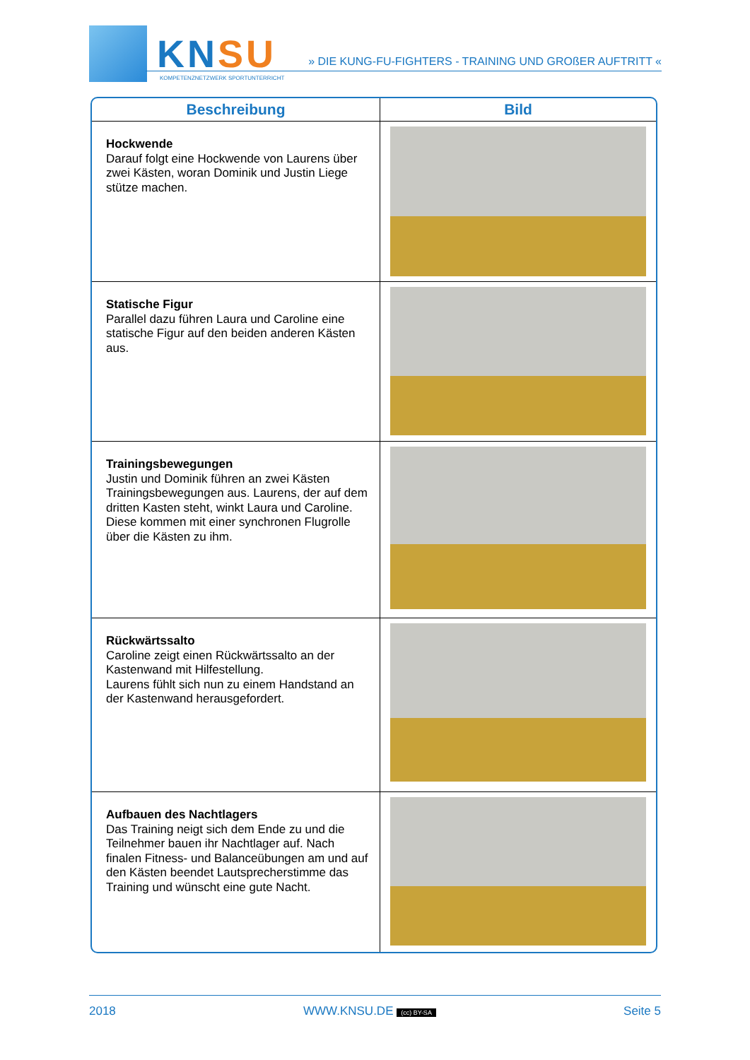KNSU
KOMPETENZNETZWERK SPORTUNTERRICHT
» DIE KUNG-FU-FIGHTERS - TRAINING UND GROßER AUFTRITT «
| Beschreibung | Bild |
| --- | --- |
| Hockwende Darauf folgt eine Hockwende von Laurens über zwei Kästen, woran Dominik und Justin Liege stütze machen. | |
| Statische Figur Parallel dazu führen Laura und Caroline eine statische Figur auf den beiden anderen Kästen aus. | |
| Trainingsbewegungen Justin und Dominik führen an zwei Kästen Trainingsbewegungen aus. Laurens, der auf dem dritten Kasten steht, winkt Laura und Caroline. Diese kommen mit einer synchronen Flugrolle über die Kästen zu ihm. | |
| Rückwärtssalto Caroline zeigt einen Rückwärtssalto an der Kastenwand mit Hilfestellung. Laurens fühlt sich nun zu einem Handstand an der Kastenwand herausgefordert. | |
| Aufbauen des Nachtlagers Das Training neigt sich dem Ende zu und die Teilnehmer bauen ihr Nachtlager auf. Nach finalen Fitness- und Balanceübungen am und auf den Kästen beendet Lautsprecherstimme das Training und wünscht eine gute Nacht. | |
2018 WWW.KNSU.DE (cc) BY-SA Seite 5